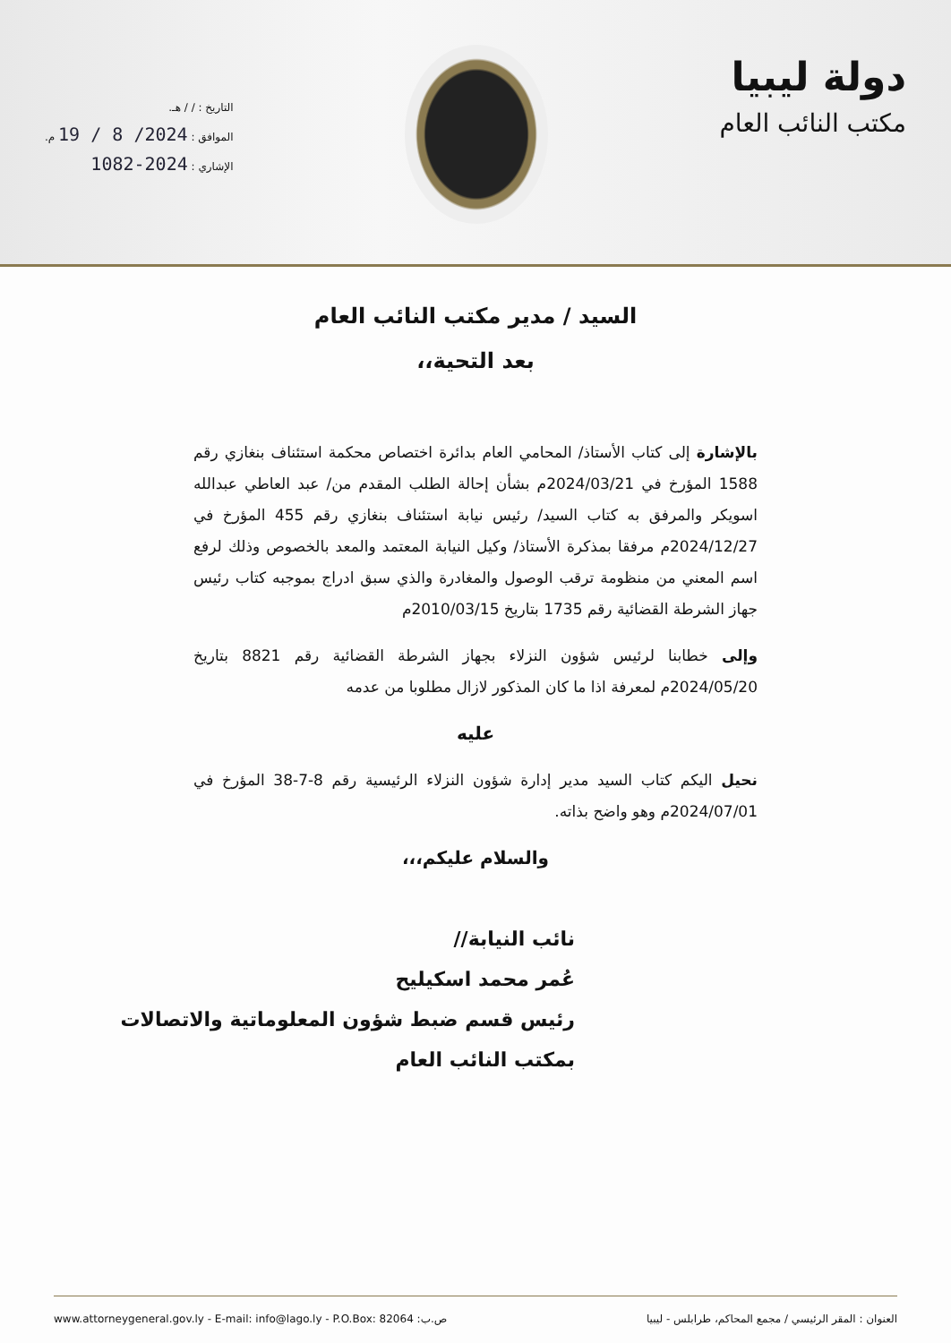دولة ليبيا
مكتب النائب العام
التاريخ : / / هـ.
الموافق : 2024/ 8 / 19 م.
الإشاري : 2024-1082
السيد / مدير مكتب النائب العام
بعد التحية،،
بالإشارة إلى كتاب الأستاذ/ المحامي العام بدائرة اختصاص محكمة استئناف بنغازي رقم 1588 المؤرخ في 2024/03/21م بشأن إحالة الطلب المقدم من/ عبد العاطي عبدالله اسويكر والمرفق به كتاب السيد/ رئيس نيابة استئناف بنغازي رقم 455 المؤرخ في 2024/12/27م مرفقا بمذكرة الأستاذ/ وكيل النيابة المعتمد والمعد بالخصوص وذلك لرفع اسم المعني من منظومة ترقب الوصول والمغادرة والذي سبق ادراج بموجبه كتاب رئيس جهاز الشرطة القضائية رقم 1735 بتاريخ 2010/03/15م
وإلى خطابنا لرئيس شؤون النزلاء بجهاز الشرطة القضائية رقم 8821 بتاريخ 2024/05/20م لمعرفة اذا ما كان المذكور لازال مطلوبا من عدمه
عليه
نحيل اليكم كتاب السيد مدير إدارة شؤون النزلاء الرئيسية رقم 8-7-38 المؤرخ في 2024/07/01م وهو واضح بذاته.
والسلام عليكم،،،
نائب النيابة//
عُمر محمد اسكيليح
رئيس قسم ضبط شؤون المعلوماتية والاتصالات
بمكتب النائب العام
www.attorneygeneral.gov.ly - E-mail: info@lago.ly - P.O.Box: 82064 :ص.ب العنوان : المقر الرئيسي / مجمع المحاكم، طرابلس - ليبيا